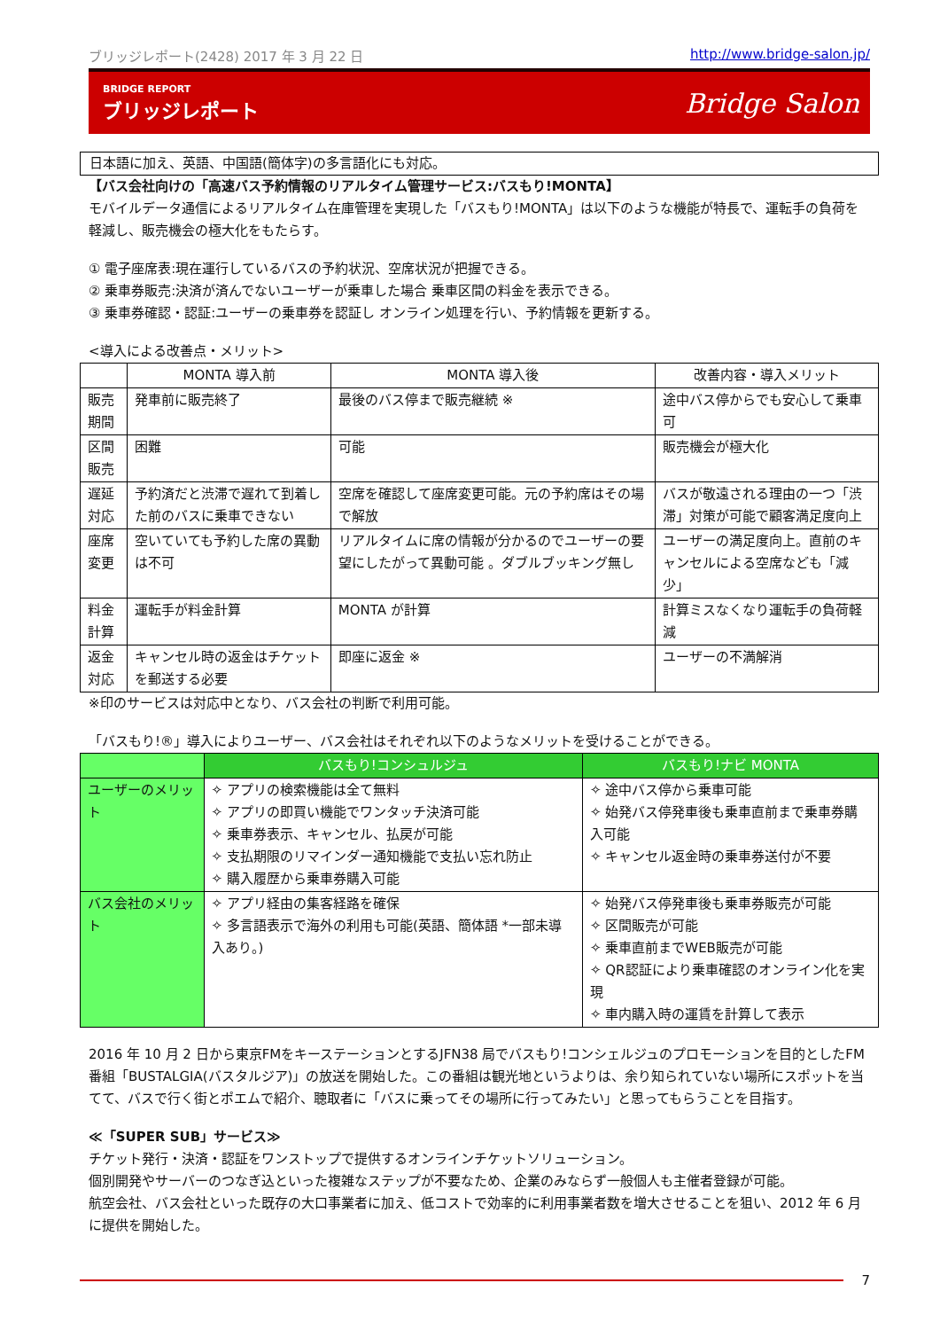ブリッジレポート(2428) 2017 年 3 月 22 日 http://www.bridge-salon.jp/
BRIDGE REPORT
ブリッジレポート
Bridge Salon
日本語に加え、英語、中国語(簡体字)の多言語化にも対応。
【バス会社向けの「高速バス予約情報のリアルタイム管理サービス:バスもり!MONTA】
モバイルデータ通信によるリアルタイム在庫管理を実現した「バスもり!MONTA」は以下のような機能が特長で、運転手の負荷を軽減し、販売機会の極大化をもたらす。
① 電子座席表:現在運行しているバスの予約状況、空席状況が把握できる。
② 乗車券販売:決済が済んでないユーザーが乗車した場合 乗車区間の料金を表示できる。
③ 乗車券確認・認証:ユーザーの乗車券を認証し オンライン処理を行い、予約情報を更新する。
<導入による改善点・メリット>
| | MONTA 導入前 | MONTA 導入後 | 改善内容・導入メリット |
| --- | --- | --- | --- |
| 販売期間 | 発車前に販売終了 | 最後のバス停まで販売継続 ※ | 途中バス停からでも安心して乗車可 |
| 区間販売 | 困難 | 可能 | 販売機会が極大化 |
| 遅延対応 | 予約済だと渋滞で遅れて到着した前のバスに乗車できない | 空席を確認して座席変更可能。元の予約席はその場で解放 | バスが敬遠される理由の一つ「渋滞」対策が可能で顧客満足度向上 |
| 座席変更 | 空いていても予約した席の異動は不可 | リアルタイムに席の情報が分かるのでユーザーの要望にしたがって異動可能 。ダブルブッキング無し | ユーザーの満足度向上。直前のキャンセルによる空席なども「減少」 |
| 料金計算 | 運転手が料金計算 | MONTA が計算 | 計算ミスなくなり運転手の負荷軽減 |
| 返金対応 | キャンセル時の返金はチケットを郵送する必要 | 即座に返金 ※ | ユーザーの不満解消 |
※印のサービスは対応中となり、バス会社の判断で利用可能。
「バスもり!®」導入によりユーザー、バス会社はそれぞれ以下のようなメリットを受けることができる。
| | バスもり!コンシュルジュ | バスもり!ナビ MONTA |
| --- | --- | --- |
| ユーザーのメリット | ✧ アプリの検索機能は全て無料 ✧ アプリの即買い機能でワンタッチ決済可能 ✧ 乗車券表示、キャンセル、払戻が可能 ✧ 支払期限のリマインダー通知機能で支払い忘れ防止 ✧ 購入履歴から乗車券購入可能 | ✧ 途中バス停から乗車可能 ✧ 始発バス停発車後も乗車直前まで乗車券購入可能 ✧ キャンセル返金時の乗車券送付が不要 |
| バス会社のメリット | ✧ アプリ経由の集客経路を確保 ✧ 多言語表示で海外の利用も可能(英語、簡体語 *一部未導入あり。) | ✧ 始発バス停発車後も乗車券販売が可能 ✧ 区間販売が可能 ✧ 乗車直前までWEB販売が可能 ✧ QR認証により乗車確認のオンライン化を実現 ✧ 車内購入時の運賃を計算して表示 |
2016 年 10 月 2 日から東京FMをキーステーションとするJFN38 局でバスもり!コンシェルジュのプロモーションを目的としたFM番組「BUSTALGIA(バスタルジア)」の放送を開始した。この番組は観光地というよりは、余り知られていない場所にスポットを当てて、バスで行く街とポエムで紹介、聴取者に「バスに乗ってその場所に行ってみたい」と思ってもらうことを目指す。
≪「SUPER SUB」サービス≫
チケット発行・決済・認証をワンストップで提供するオンラインチケットソリューション。
個別開発やサーバーのつなぎ込といった複雑なステップが不要なため、企業のみならず一般個人も主催者登録が可能。
航空会社、バス会社といった既存の大口事業者に加え、低コストで効率的に利用事業者数を増大させることを狙い、2012 年 6 月に提供を開始した。
7